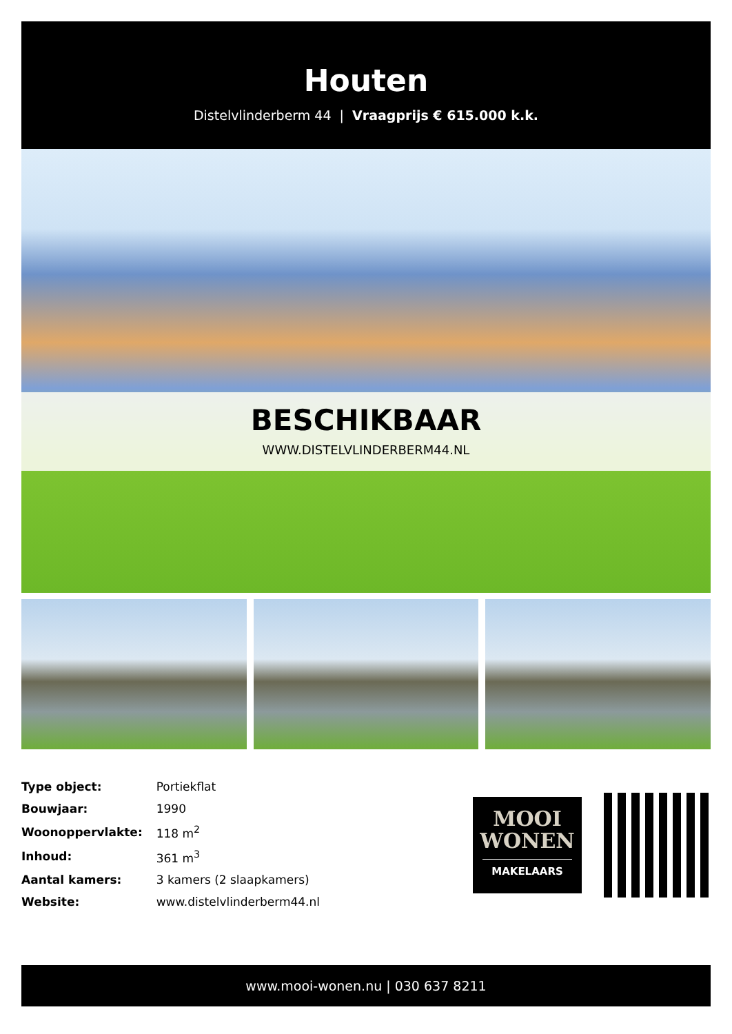Houten
Distelvlinderberm 44 | Vraagprijs € 615.000 k.k.
BESCHIKBAAR
WWW.DISTELVLINDERBERM44.NL
| Type object: | Portiekflat |
| Bouwjaar: | 1990 |
| Woonoppervlakte: | 118 m<sup>2</sup> |
| Inhoud: | 361 m<sup>3</sup> |
| Aantal kamers: | 3 kamers (2 slaapkamers) |
| Website: | www.distelvlinderberm44.nl |
MOOI
WONEN
MAKELAARS
www.mooi-wonen.nu | 030 637 8211